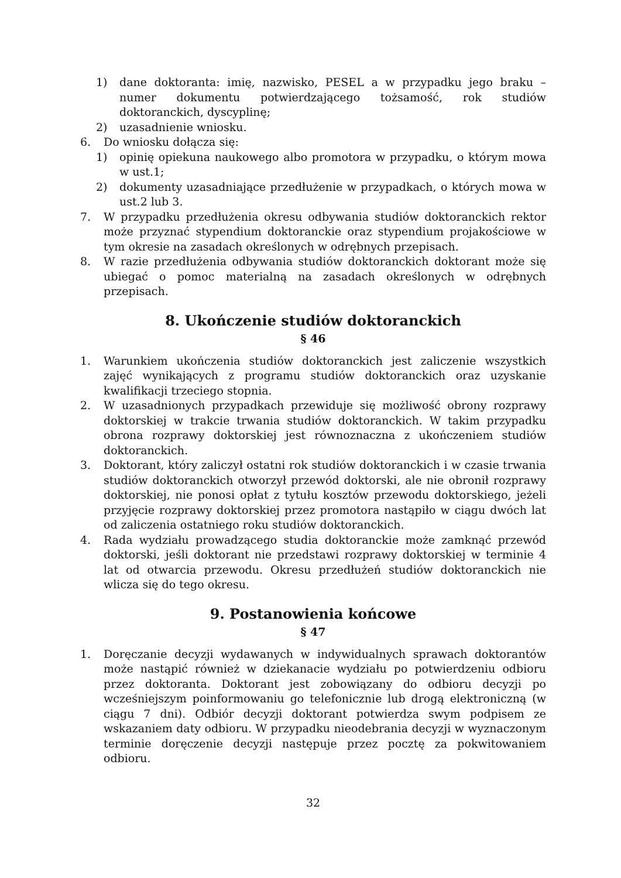1) dane doktoranta: imię, nazwisko, PESEL a w przypadku jego braku – numer dokumentu potwierdzającego tożsamość, rok studiów doktoranckich, dyscyplinę;
2) uzasadnienie wniosku.
6. Do wniosku dołącza się:
1) opinię opiekuna naukowego albo promotora w przypadku, o którym mowa w ust.1;
2) dokumenty uzasadniające przedłużenie w przypadkach, o których mowa w ust.2 lub 3.
7. W przypadku przedłużenia okresu odbywania studiów doktoranckich rektor może przyznać stypendium doktoranckie oraz stypendium projakościowe w tym okresie na zasadach określonych w odrębnych przepisach.
8. W razie przedłużenia odbywania studiów doktoranckich doktorant może się ubiegać o pomoc materialną na zasadach określonych w odrębnych przepisach.
8. Ukończenie studiów doktoranckich
§ 46
1. Warunkiem ukończenia studiów doktoranckich jest zaliczenie wszystkich zajęć wynikających z programu studiów doktoranckich oraz uzyskanie kwalifikacji trzeciego stopnia.
2. W uzasadnionych przypadkach przewiduje się możliwość obrony rozprawy doktorskiej w trakcie trwania studiów doktoranckich. W takim przypadku obrona rozprawy doktorskiej jest równoznaczna z ukończeniem studiów doktoranckich.
3. Doktorant, który zaliczył ostatni rok studiów doktoranckich i w czasie trwania studiów doktoranckich otworzył przewód doktorski, ale nie obronił rozprawy doktorskiej, nie ponosi opłat z tytułu kosztów przewodu doktorskiego, jeżeli przyjęcie rozprawy doktorskiej przez promotora nastąpiło w ciągu dwóch lat od zaliczenia ostatniego roku studiów doktoranckich.
4. Rada wydziału prowadzącego studia doktoranckie może zamknąć przewód doktorski, jeśli doktorant nie przedstawi rozprawy doktorskiej w terminie 4 lat od otwarcia przewodu. Okresu przedłużeń studiów doktoranckich nie wlicza się do tego okresu.
9. Postanowienia końcowe
§ 47
1. Doręczanie decyzji wydawanych w indywidualnych sprawach doktorantów może nastąpić również w dziekanacie wydziału po potwierdzeniu odbioru przez doktoranta. Doktorant jest zobowiązany do odbioru decyzji po wcześniejszym poinformowaniu go telefonicznie lub drogą elektroniczną (w ciągu 7 dni). Odbiór decyzji doktorant potwierdza swym podpisem ze wskazaniem daty odbioru. W przypadku nieodebrania decyzji w wyznaczonym terminie doręczenie decyzji następuje przez pocztę za pokwitowaniem odbioru.
32